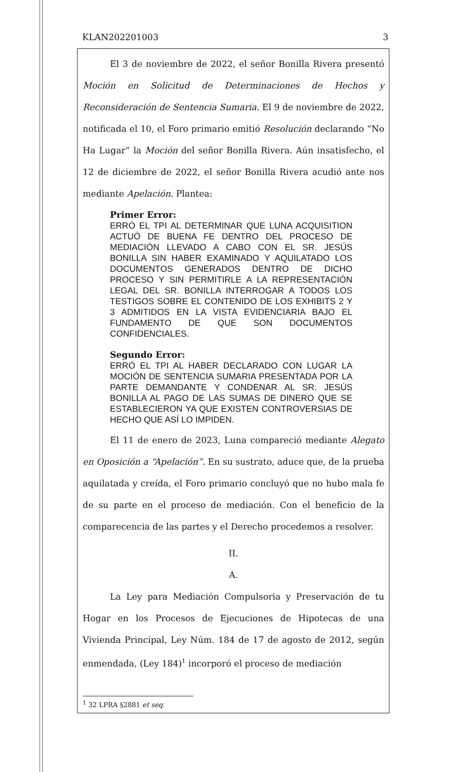KLAN202201003 3
El 3 de noviembre de 2022, el señor Bonilla Rivera presentó Moción en Solicitud de Determinaciones de Hechos y Reconsideración de Sentencia Sumaria. El 9 de noviembre de 2022, notificada el 10, el Foro primario emitió Resolución declarando “No Ha Lugar” la Moción del señor Bonilla Rivera. Aún insatisfecho, el 12 de diciembre de 2022, el señor Bonilla Rivera acudió ante nos mediante Apelación. Plantea:
Primer Error:
ERRÓ EL TPI AL DETERMINAR QUE LUNA ACQUISITION ACTUÓ DE BUENA FE DENTRO DEL PROCESO DE MEDIACIÓN LLEVADO A CABO CON EL SR. JESÚS BONILLA SIN HABER EXAMINADO Y AQUILATADO LOS DOCUMENTOS GENERADOS DENTRO DE DICHO PROCESO Y SIN PERMITIRLE A LA REPRESENTACIÓN LEGAL DEL SR. BONILLA INTERROGAR A TODOS LOS TESTIGOS SOBRE EL CONTENIDO DE LOS EXHIBITS 2 Y 3 ADMITIDOS EN LA VISTA EVIDENCIARIA BAJO EL FUNDAMENTO DE QUE SON DOCUMENTOS CONFIDENCIALES.
Segundo Error:
ERRÓ EL TPI AL HABER DECLARADO CON LUGAR LA MOCIÓN DE SENTENCIA SUMARIA PRESENTADA POR LA PARTE DEMANDANTE Y CONDENAR AL SR. JESÚS BONILLA AL PAGO DE LAS SUMAS DE DINERO QUE SE ESTABLECIERON YA QUE EXISTEN CONTROVERSIAS DE HECHO QUE ASÍ LO IMPIDEN.
El 11 de enero de 2023, Luna compareció mediante Alegato en Oposición a “Apelación”. En su sustrato, aduce que, de la prueba aquilatada y creída, el Foro primario concluyó que no hubo mala fe de su parte en el proceso de mediación. Con el beneficio de la comparecencia de las partes y el Derecho procedemos a resolver.
II.
A.
La Ley para Mediación Compulsoria y Preservación de tu Hogar en los Procesos de Ejecuciones de Hipotecas de una Vivienda Principal, Ley Núm. 184 de 17 de agosto de 2012, según enmendada, (Ley 184)<sup>1</sup> incorporó el proceso de mediación
<sup>1</sup> 32 LPRA §2881 et seq.